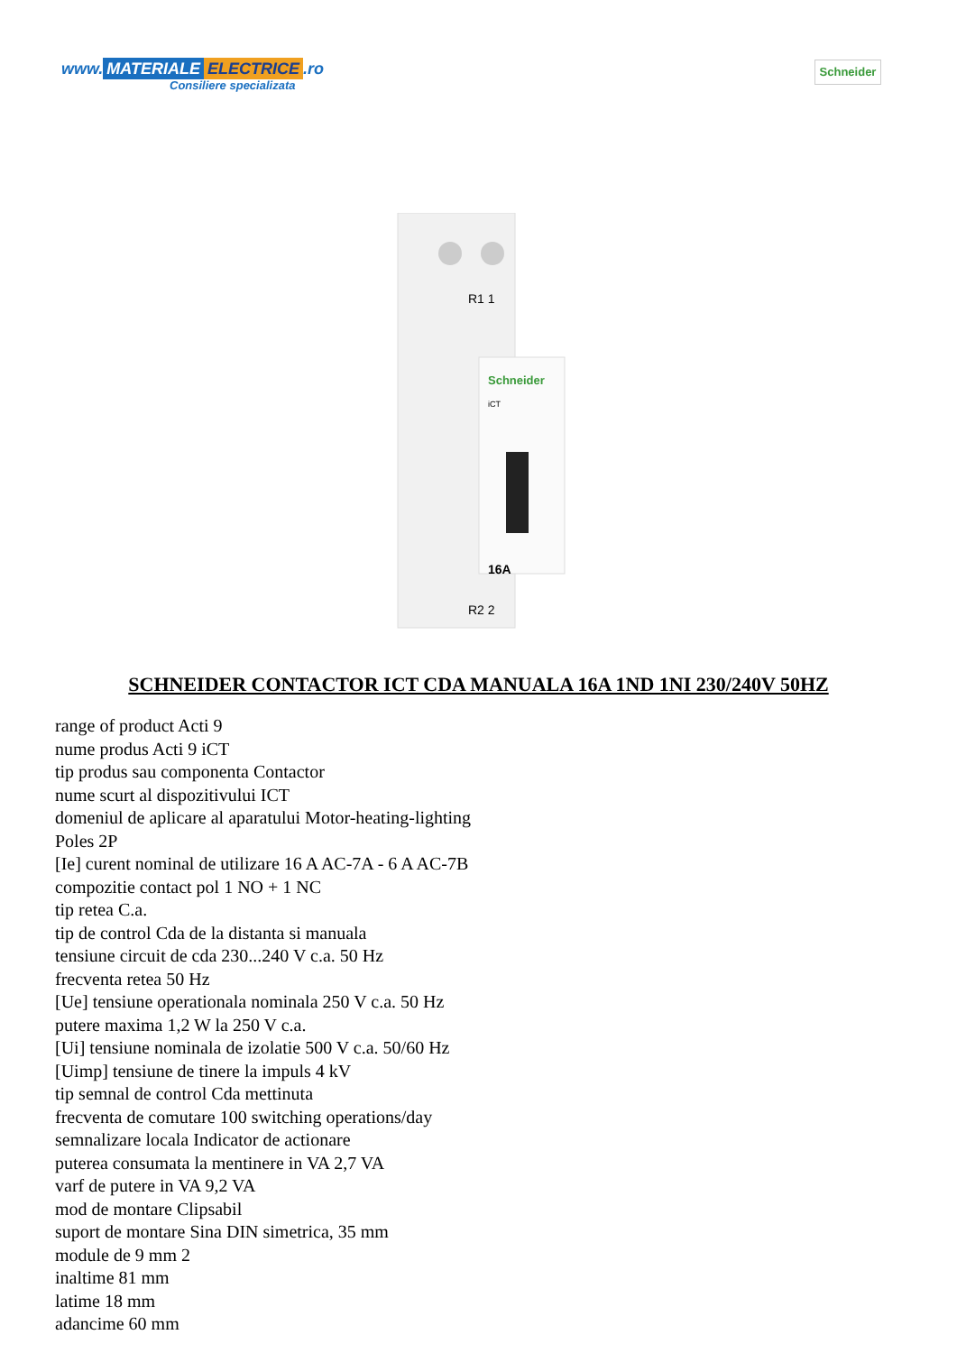www. MATERIALE ELECTRICE.ro
Consiliere specializata
Schneider
R1 1
Schneider
iCT
16A
R2 2
SCHNEIDER CONTACTOR ICT CDA MANUALA 16A 1ND 1NI 230/240V 50HZ
range of product Acti 9
nume produs Acti 9 iCT
tip produs sau componenta Contactor
nume scurt al dispozitivului ICT
domeniul de aplicare al aparatului Motor-heating-lighting
Poles 2P
[Ie] curent nominal de utilizare 16 A AC-7A - 6 A AC-7B
compozitie contact pol 1 NO + 1 NC
tip retea C.a.
tip de control Cda de la distanta si manuala
tensiune circuit de cda 230...240 V c.a. 50 Hz
frecventa retea 50 Hz
[Ue] tensiune operationala nominala 250 V c.a. 50 Hz
putere maxima 1,2 W la 250 V c.a.
[Ui] tensiune nominala de izolatie 500 V c.a. 50/60 Hz
[Uimp] tensiune de tinere la impuls 4 kV
tip semnal de control Cda mettinuta
frecventa de comutare 100 switching operations/day
semnalizare locala Indicator de actionare
puterea consumata la mentinere in VA 2,7 VA
varf de putere in VA 9,2 VA
mod de montare Clipsabil
suport de montare Sina DIN simetrica, 35 mm
module de 9 mm 2
inaltime 81 mm
latime 18 mm
adancime 60 mm